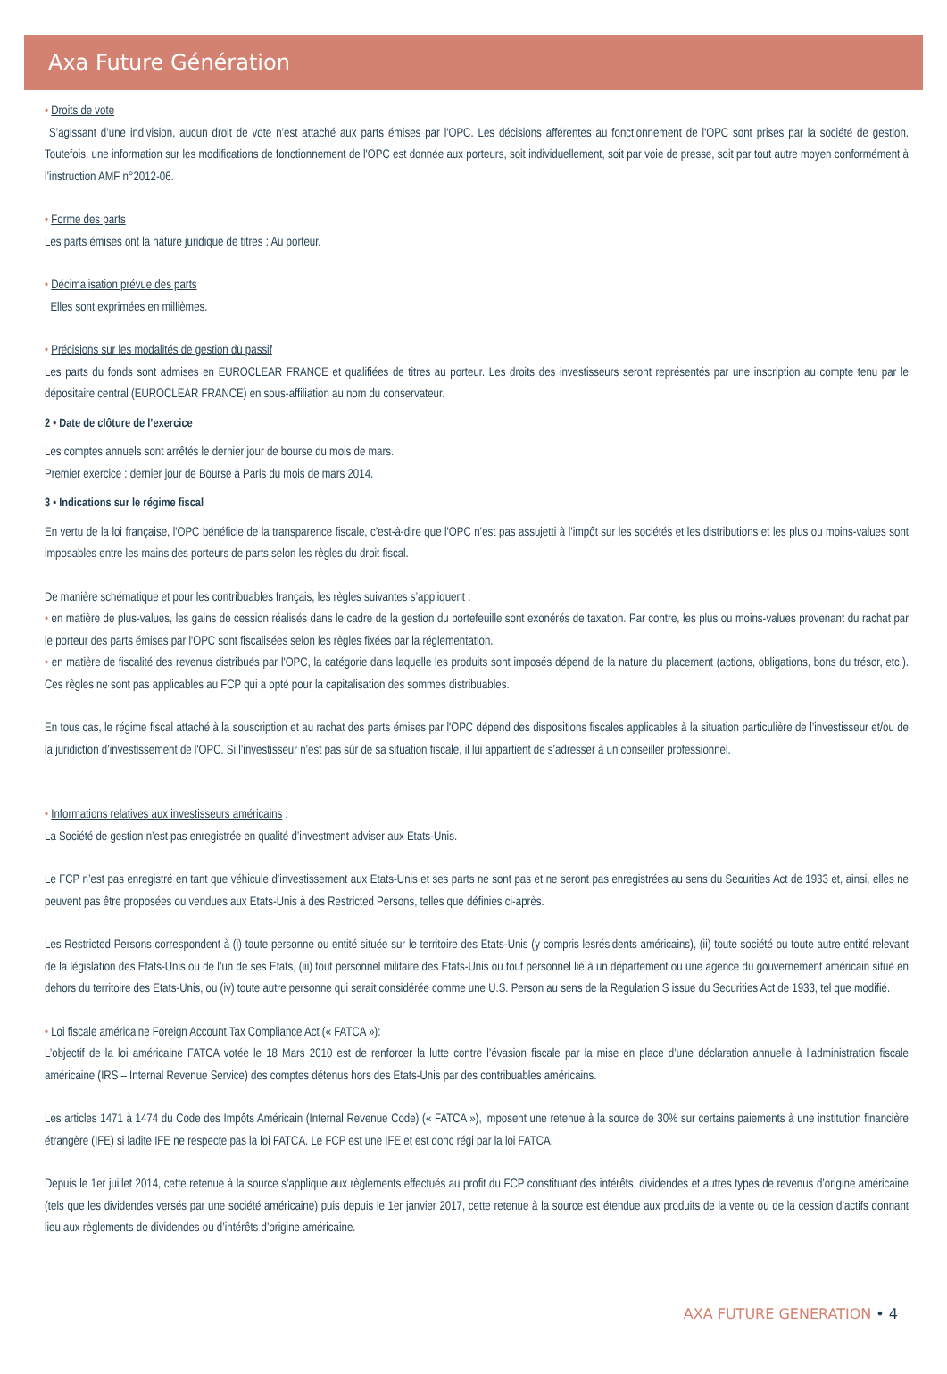Axa Future Génération
• Droits de vote
S’agissant d’une indivision, aucun droit de vote n’est attaché aux parts émises par l'OPC. Les décisions afférentes au fonctionnement de l'OPC sont prises par la société de gestion. Toutefois, une information sur les modifications de fonctionnement de l'OPC est donnée aux porteurs, soit individuellement, soit par voie de presse, soit par tout autre moyen conformément à l’instruction AMF n°2012-06.
• Forme des parts
Les parts émises ont la nature juridique de titres : Au porteur.
• Décimalisation prévue des parts
Elles sont exprimées en millièmes.
• Précisions sur les modalités de gestion du passif
Les parts du fonds sont admises en EUROCLEAR FRANCE et qualifiées de titres au porteur. Les droits des investisseurs seront représentés par une inscription au compte tenu par le dépositaire central (EUROCLEAR FRANCE) en sous-affiliation au nom du conservateur.
2 • Date de clôture de l’exercice
Les comptes annuels sont arrêtés le dernier jour de bourse du mois de mars.
Premier exercice : dernier jour de Bourse à Paris du mois de mars 2014.
3 • Indications sur le régime fiscal
En vertu de la loi française, l'OPC bénéficie de la transparence fiscale, c’est-à-dire que l'OPC n’est pas assujetti à l’impôt sur les sociétés et les distributions et les plus ou moins-values sont imposables entre les mains des porteurs de parts selon les règles du droit fiscal.
De manière schématique et pour les contribuables français, les règles suivantes s’appliquent :
• en matière de plus-values, les gains de cession réalisés dans le cadre de la gestion du portefeuille sont exonérés de taxation. Par contre, les plus ou moins-values provenant du rachat par le porteur des parts émises par l'OPC sont fiscalisées selon les règles fixées par la réglementation.
• en matière de fiscalité des revenus distribués par l'OPC, la catégorie dans laquelle les produits sont imposés dépend de la nature du placement (actions, obligations, bons du trésor, etc.). Ces règles ne sont pas applicables au FCP qui a opté pour la capitalisation des sommes distribuables.
En tous cas, le régime fiscal attaché à la souscription et au rachat des parts émises par l'OPC dépend des dispositions fiscales applicables à la situation particulière de l’investisseur et/ou de la juridiction d’investissement de l'OPC. Si l’investisseur n’est pas sûr de sa situation fiscale, il lui appartient de s’adresser à un conseiller professionnel.
• Informations relatives aux investisseurs américains :
La Société de gestion n’est pas enregistrée en qualité d’investment adviser aux Etats-Unis.
Le FCP n’est pas enregistré en tant que véhicule d’investissement aux Etats-Unis et ses parts ne sont pas et ne seront pas enregistrées au sens du Securities Act de 1933 et, ainsi, elles ne peuvent pas être proposées ou vendues aux Etats-Unis à des Restricted Persons, telles que définies ci-après.
Les Restricted Persons correspondent à (i) toute personne ou entité située sur le territoire des Etats-Unis (y compris lesrésidents américains), (ii) toute société ou toute autre entité relevant de la législation des Etats-Unis ou de l’un de ses Etats, (iii) tout personnel militaire des Etats-Unis ou tout personnel lié à un département ou une agence du gouvernement américain situé en dehors du territoire des Etats-Unis, ou (iv) toute autre personne qui serait considérée comme une U.S. Person au sens de la Regulation S issue du Securities Act de 1933, tel que modifié.
• Loi fiscale américaine Foreign Account Tax Compliance Act (« FATCA »):
L’objectif de la loi américaine FATCA votée le 18 Mars 2010 est de renforcer la lutte contre l’évasion fiscale par la mise en place d’une déclaration annuelle à l’administration fiscale américaine (IRS – Internal Revenue Service) des comptes détenus hors des Etats-Unis par des contribuables américains.
Les articles 1471 à 1474 du Code des Impôts Américain (Internal Revenue Code) (« FATCA »), imposent une retenue à la source de 30% sur certains paiements à une institution financière étrangère (IFE) si ladite IFE ne respecte pas la loi FATCA. Le FCP est une IFE et est donc régi par la loi FATCA.
Depuis le 1er juillet 2014, cette retenue à la source s’applique aux règlements effectués au profit du FCP constituant des intérêts, dividendes et autres types de revenus d’origine américaine (tels que les dividendes versés par une société américaine) puis depuis le 1er janvier 2017, cette retenue à la source est étendue aux produits de la vente ou de la cession d’actifs donnant lieu aux règlements de dividendes ou d’intérêts d’origine américaine.
AXA FUTURE GENERATION • 4